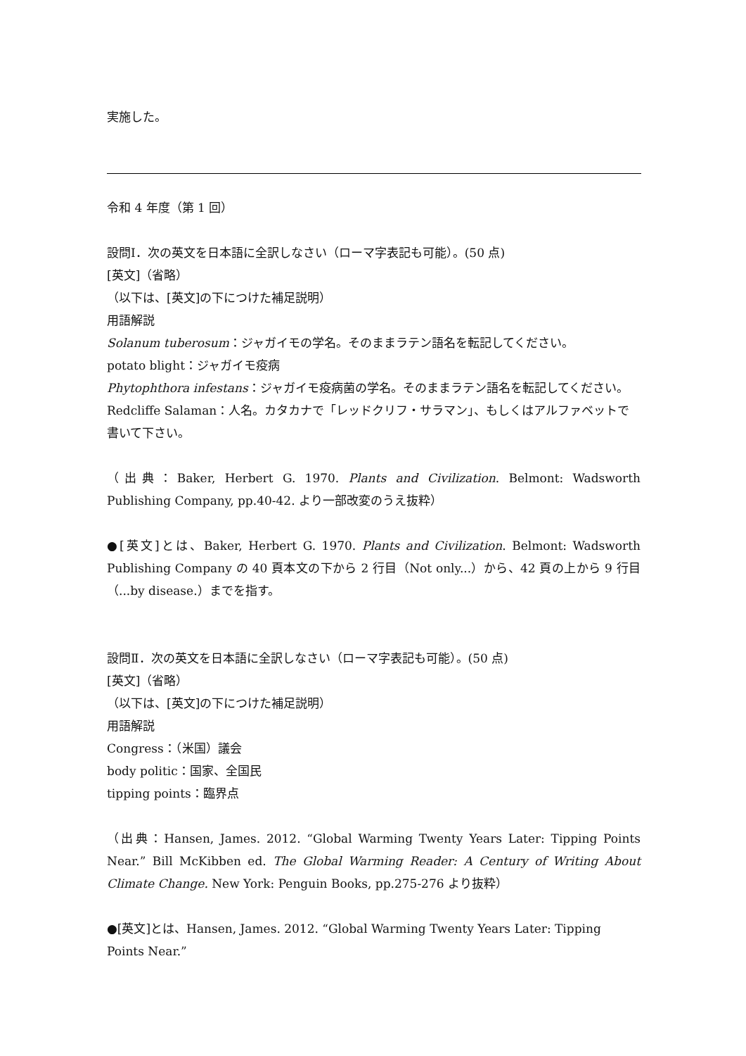実施した。
令和 4 年度（第 1 回）
設問Ⅰ．次の英文を日本語に全訳しなさい（ローマ字表記も可能）。(50 点)
[英文]（省略）
（以下は、[英文]の下につけた補足説明）
用語解説
Solanum tuberosum：ジャガイモの学名。そのままラテン語名を転記してください。
potato blight：ジャガイモ疫病
Phytophthora infestans：ジャガイモ疫病菌の学名。そのままラテン語名を転記してください。
Redcliffe Salaman：人名。カタカナで「レッドクリフ・サラマン」、もしくはアルファベットで書いて下さい。
（出典：Baker, Herbert G. 1970. Plants and Civilization. Belmont: Wadsworth Publishing Company, pp.40-42. より一部改変のうえ抜粋）
●[英文]とは、Baker, Herbert G. 1970. Plants and Civilization. Belmont: Wadsworth Publishing Company の 40 頁本文の下から 2 行目（Not only...）から、42 頁の上から 9 行目（...by disease.）までを指す。
設問Ⅱ．次の英文を日本語に全訳しなさい（ローマ字表記も可能）。(50 点)
[英文]（省略）
（以下は、[英文]の下につけた補足説明）
用語解説
Congress：（米国）議会
body politic：国家、全国民
tipping points：臨界点
（出典：Hansen, James. 2012. “Global Warming Twenty Years Later: Tipping Points Near.” Bill McKibben ed. The Global Warming Reader: A Century of Writing About Climate Change. New York: Penguin Books, pp.275-276 より抜粋）
●[英文]とは、Hansen, James. 2012. “Global Warming Twenty Years Later: Tipping Points Near.”